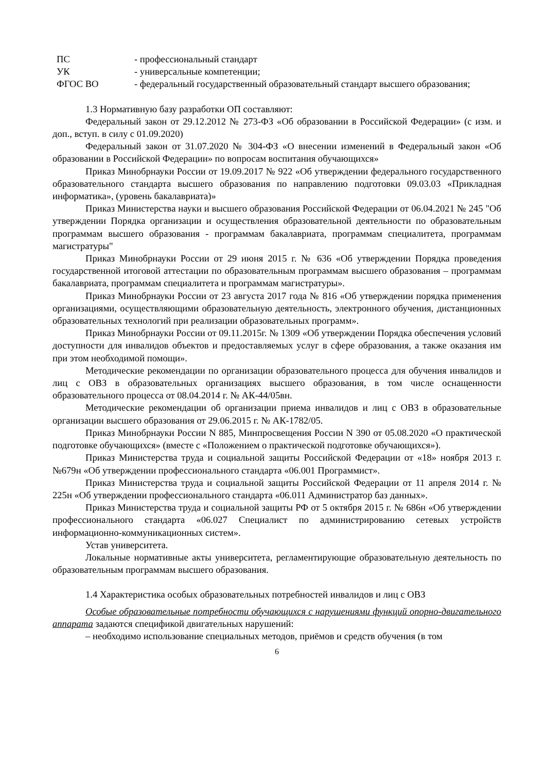ПС
- профессиональный стандарт
УК
- универсальные компетенции;
ФГОС ВО
- федеральный государственный образовательный стандарт высшего образования;
1.3 Нормативную базу разработки ОП составляют:
Федеральный закон от 29.12.2012 № 273-ФЗ «Об образовании в Российской Федерации» (с изм. и доп., вступ. в силу с 01.09.2020)
Федеральный закон от 31.07.2020 № 304-ФЗ «О внесении изменений в Федеральный закон «Об образовании в Российской Федерации» по вопросам воспитания обучающихся»
Приказ Минобрнауки России от 19.09.2017 № 922 «Об утверждении федерального государственного образовательного стандарта высшего образования по направлению подготовки 09.03.03 «Прикладная информатика», (уровень бакалавриата)»
Приказ Министерства науки и высшего образования Российской Федерации от 06.04.2021 № 245 "Об утверждении Порядка организации и осуществления образовательной деятельности по образовательным программам высшего образования - программам бакалавриата, программам специалитета, программам магистратуры"
Приказ Минобрнауки России от 29 июня 2015 г. № 636 «Об утверждении Порядка проведения государственной итоговой аттестации по образовательным программам высшего образования – программам бакалавриата, программам специалитета и программам магистратуры».
Приказ Минобрнауки России от 23 августа 2017 года № 816 «Об утверждении порядка применения организациями, осуществляющими образовательную деятельность, электронного обучения, дистанционных образовательных технологий при реализации образовательных программ».
Приказ Минобрнауки России от 09.11.2015г. № 1309 «Об утверждении Порядка обеспечения условий доступности для инвалидов объектов и предоставляемых услуг в сфере образования, а также оказания им при этом необходимой помощи».
Методические рекомендации по организации образовательного процесса для обучения инвалидов и лиц с ОВЗ в образовательных организациях высшего образования, в том числе оснащенности образовательного процесса от 08.04.2014 г. № АК-44/05вн.
Методические рекомендации об организации приема инвалидов и лиц с ОВЗ в образовательные организации высшего образования от 29.06.2015 г. № АК-1782/05.
Приказ Минобрнауки России N 885, Минпросвещения России N 390 от 05.08.2020 «О практической подготовке обучающихся» (вместе с «Положением о практической подготовке обучающихся»).
Приказ Министерства труда и социальной защиты Российской Федерации от «18» ноября 2013 г. №679н «Об утверждении профессионального стандарта «06.001 Программист».
Приказ Министерства труда и социальной защиты Российской Федерации от 11 апреля 2014 г. № 225н «Об утверждении профессионального стандарта «06.011 Администратор баз данных».
Приказ Министерства труда и социальной защиты РФ от 5 октября 2015 г. № 686н «Об утверждении профессионального стандарта «06.027 Специалист по администрированию сетевых устройств информационно-коммуникационных систем».
Устав университета.
Локальные нормативные акты университета, регламентирующие образовательную деятельность по образовательным программам высшего образования.
1.4 Характеристика особых образовательных потребностей инвалидов и лиц с ОВЗ
Особые образовательные потребности обучающихся с нарушениями функций опорно-двигательного аппарата задаются спецификой двигательных нарушений:
– необходимо использование специальных методов, приёмов и средств обучения (в том
6